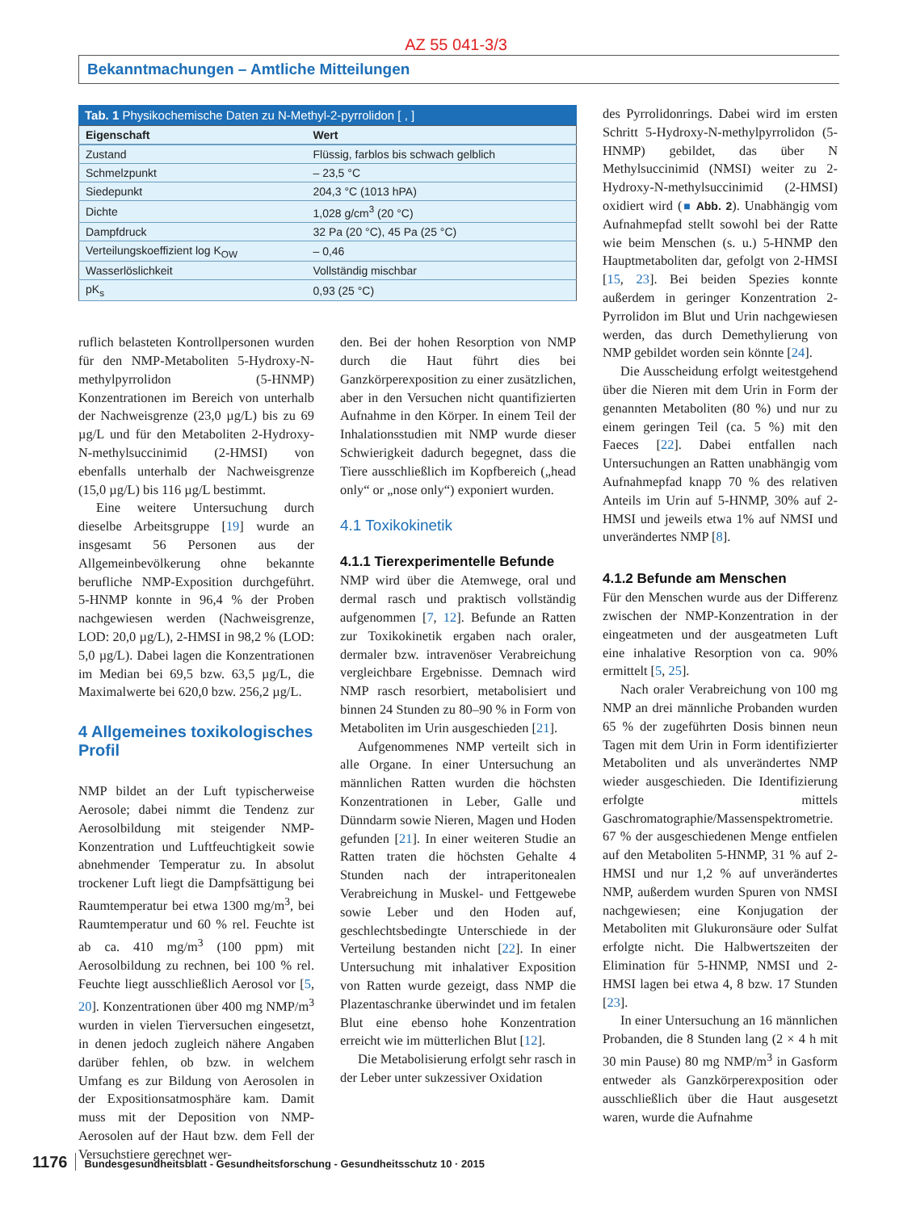AZ 55 041-3/3
Bekanntmachungen – Amtliche Mitteilungen
Tab. 1 Physikochemische Daten zu N-Methyl-2-pyrrolidon [ , ]
| Eigenschaft | Wert |
| --- | --- |
| Zustand | Flüssig, farblos bis schwach gelblich |
| Schmelzpunkt | – 23,5 °C |
| Siedepunkt | 204,3 °C (1013 hPA) |
| Dichte | 1,028 g/cm<sup>3</sup> (20 °C) |
| Dampfdruck | 32 Pa (20 °C), 45 Pa (25 °C) |
| Verteilungskoeffizient log K<sub>OW</sub> | – 0,46 |
| Wasserlöslichkeit | Vollständig mischbar |
| pK<sub>s</sub> | 0,93 (25 °C) |
ruflich belasteten Kontrollpersonen wurden für den NMP-Metaboliten 5-Hydroxy-N-methylpyrrolidon (5-HNMP) Konzentrationen im Bereich von unterhalb der Nachweisgrenze (23,0 µg/L) bis zu 69 µg/L und für den Metaboliten 2-Hydroxy-N-methylsuccinimid (2-HMSI) von ebenfalls unterhalb der Nachweisgrenze (15,0 µg/L) bis 116 µg/L bestimmt.
Eine weitere Untersuchung durch dieselbe Arbeitsgruppe [19] wurde an insgesamt 56 Personen aus der Allgemeinbevölkerung ohne bekannte berufliche NMP-Exposition durchgeführt. 5-HNMP konnte in 96,4 % der Proben nachgewiesen werden (Nachweisgrenze, LOD: 20,0 µg/L), 2-HMSI in 98,2 % (LOD: 5,0 µg/L). Dabei lagen die Konzentrationen im Median bei 69,5 bzw. 63,5 µg/L, die Maximalwerte bei 620,0 bzw. 256,2 µg/L.
4 Allgemeines toxikologisches Profil
NMP bildet an der Luft typischerweise Aerosole; dabei nimmt die Tendenz zur Aerosolbildung mit steigender NMP-Konzentration und Luftfeuchtigkeit sowie abnehmender Temperatur zu. In absolut trockener Luft liegt die Dampfsättigung bei Raumtemperatur bei etwa 1300 mg/m<sup>3</sup>, bei Raumtemperatur und 60 % rel. Feuchte ist ab ca. 410 mg/m<sup>3</sup> (100 ppm) mit Aerosolbildung zu rechnen, bei 100 % rel. Feuchte liegt ausschließlich Aerosol vor [5, 20]. Konzentrationen über 400 mg NMP/m<sup>3</sup> wurden in vielen Tierversuchen eingesetzt, in denen jedoch zugleich nähere Angaben darüber fehlen, ob bzw. in welchem Umfang es zur Bildung von Aerosolen in der Expositionsatmosphäre kam. Damit muss mit der Deposition von NMP-Aerosolen auf der Haut bzw. dem Fell der Versuchstiere gerechnet wer-
den. Bei der hohen Resorption von NMP durch die Haut führt dies bei Ganzkörperexposition zu einer zusätzlichen, aber in den Versuchen nicht quantifizierten Aufnahme in den Körper. In einem Teil der Inhalationsstudien mit NMP wurde dieser Schwierigkeit dadurch begegnet, dass die Tiere ausschließlich im Kopfbereich („head only“ or „nose only“) exponiert wurden.
4.1 Toxikokinetik
4.1.1 Tierexperimentelle Befunde
NMP wird über die Atemwege, oral und dermal rasch und praktisch vollständig aufgenommen [7, 12]. Befunde an Ratten zur Toxikokinetik ergaben nach oraler, dermaler bzw. intravenöser Verabreichung vergleichbare Ergebnisse. Demnach wird NMP rasch resorbiert, metabolisiert und binnen 24 Stunden zu 80–90 % in Form von Metaboliten im Urin ausgeschieden [21].
Aufgenommenes NMP verteilt sich in alle Organe. In einer Untersuchung an männlichen Ratten wurden die höchsten Konzentrationen in Leber, Galle und Dünndarm sowie Nieren, Magen und Hoden gefunden [21]. In einer weiteren Studie an Ratten traten die höchsten Gehalte 4 Stunden nach der intraperitonealen Verabreichung in Muskel- und Fettgewebe sowie Leber und den Hoden auf, geschlechtsbedingte Unterschiede in der Verteilung bestanden nicht [22]. In einer Untersuchung mit inhalativer Exposition von Ratten wurde gezeigt, dass NMP die Plazentaschranke überwindet und im fetalen Blut eine ebenso hohe Konzentration erreicht wie im mütterlichen Blut [12].
Die Metabolisierung erfolgt sehr rasch in der Leber unter sukzessiver Oxidation
des Pyrrolidonrings. Dabei wird im ersten Schritt 5-Hydroxy-N-methylpyrrolidon (5-HNMP) gebildet, das über N Methylsuccinimid (NMSI) weiter zu 2-Hydroxy-N-methylsuccinimid (2-HMSI) oxidiert wird (■ Abb. 2). Unabhängig vom Aufnahmepfad stellt sowohl bei der Ratte wie beim Menschen (s. u.) 5-HNMP den Hauptmetaboliten dar, gefolgt von 2-HMSI [15, 23]. Bei beiden Spezies konnte außerdem in geringer Konzentration 2-Pyrrolidon im Blut und Urin nachgewiesen werden, das durch Demethylierung von NMP gebildet worden sein könnte [24].
Die Ausscheidung erfolgt weitestgehend über die Nieren mit dem Urin in Form der genannten Metaboliten (80 %) und nur zu einem geringen Teil (ca. 5 %) mit den Faeces [22]. Dabei entfallen nach Untersuchungen an Ratten unabhängig vom Aufnahmepfad knapp 70 % des relativen Anteils im Urin auf 5-HNMP, 30% auf 2-HMSI und jeweils etwa 1% auf NMSI und unverändertes NMP [8].
4.1.2 Befunde am Menschen
Für den Menschen wurde aus der Differenz zwischen der NMP-Konzentration in der eingeatmeten und der ausgeatmeten Luft eine inhalative Resorption von ca. 90% ermittelt [5, 25].
Nach oraler Verabreichung von 100 mg NMP an drei männliche Probanden wurden 65 % der zugeführten Dosis binnen neun Tagen mit dem Urin in Form identifizierter Metaboliten und als unverändertes NMP wieder ausgeschieden. Die Identifizierung erfolgte mittels Gaschromatographie/Massenspektrometrie. 67 % der ausgeschiedenen Menge entfielen auf den Metaboliten 5-HNMP, 31 % auf 2-HMSI und nur 1,2 % auf unverändertes NMP, außerdem wurden Spuren von NMSI nachgewiesen; eine Konjugation der Metaboliten mit Glukuronsäure oder Sulfat erfolgte nicht. Die Halbwertszeiten der Elimination für 5-HNMP, NMSI und 2-HMSI lagen bei etwa 4, 8 bzw. 17 Stunden [23].
In einer Untersuchung an 16 männlichen Probanden, die 8 Stunden lang (2 × 4 h mit 30 min Pause) 80 mg NMP/m<sup>3</sup> in Gasform entweder als Ganzkörperexposition oder ausschließlich über die Haut ausgesetzt waren, wurde die Aufnahme
1176 Bundesgesundheitsblatt - Gesundheitsforschung - Gesundheitsschutz 10 · 2015